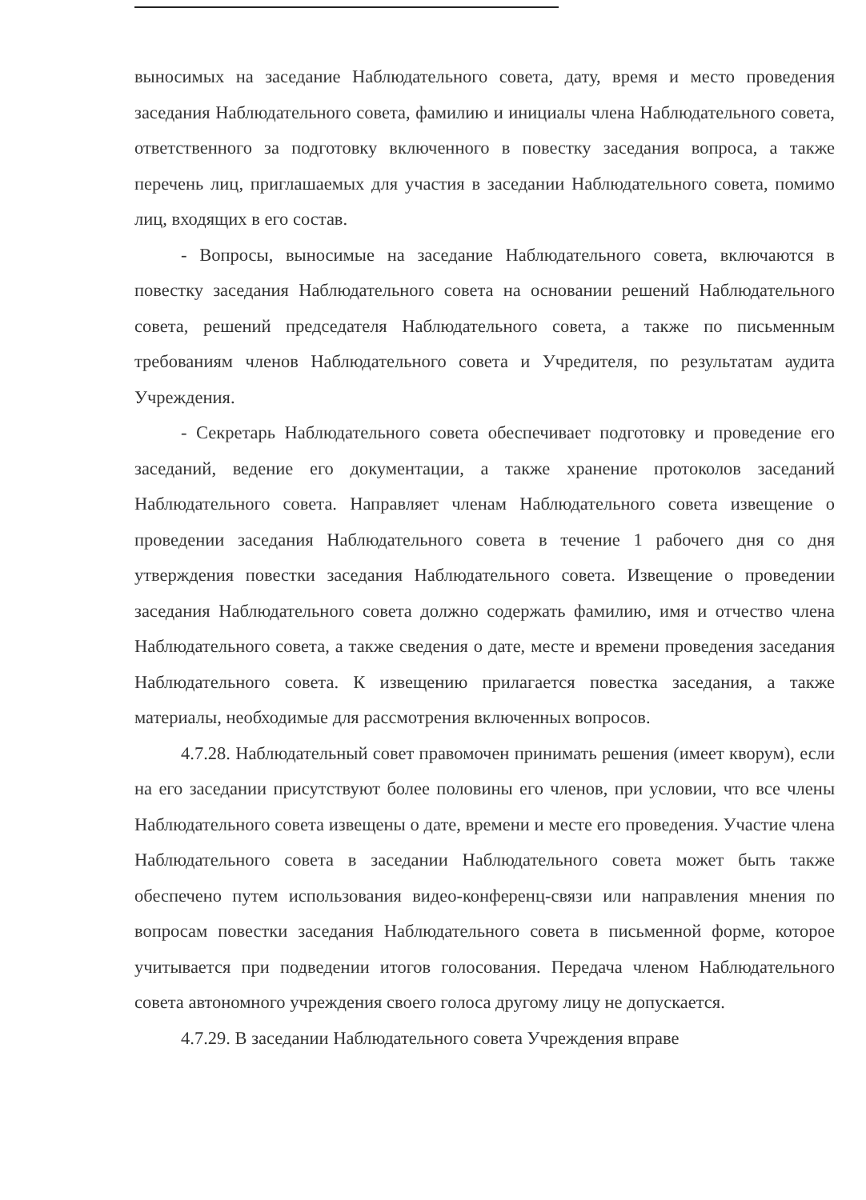выносимых на заседание Наблюдательного совета, дату, время и место проведения заседания Наблюдательного совета, фамилию и инициалы члена Наблюдательного совета, ответственного за подготовку включенного в повестку заседания вопроса, а также перечень лиц, приглашаемых для участия в заседании Наблюдательного совета, помимо лиц, входящих в его состав.
- Вопросы, выносимые на заседание Наблюдательного совета, включаются в повестку заседания Наблюдательного совета на основании решений Наблюдательного совета, решений председателя Наблюдательного совета, а также по письменным требованиям членов Наблюдательного совета и Учредителя, по результатам аудита Учреждения.
- Секретарь Наблюдательного совета обеспечивает подготовку и проведение его заседаний, ведение его документации, а также хранение протоколов заседаний Наблюдательного совета. Направляет членам Наблюдательного совета извещение о проведении заседания Наблюдательного совета в течение 1 рабочего дня со дня утверждения повестки заседания Наблюдательного совета. Извещение о проведении заседания Наблюдательного совета должно содержать фамилию, имя и отчество члена Наблюдательного совета, а также сведения о дате, месте и времени проведения заседания Наблюдательного совета. К извещению прилагается повестка заседания, а также материалы, необходимые для рассмотрения включенных вопросов.
4.7.28. Наблюдательный совет правомочен принимать решения (имеет кворум), если на его заседании присутствуют более половины его членов, при условии, что все члены Наблюдательного совета извещены о дате, времени и месте его проведения. Участие члена Наблюдательного совета в заседании Наблюдательного совета может быть также обеспечено путем использования видео-конференц-связи или направления мнения по вопросам повестки заседания Наблюдательного совета в письменной форме, которое учитывается при подведении итогов голосования. Передача членом Наблюдательного совета автономного учреждения своего голоса другому лицу не допускается.
4.7.29. В заседании Наблюдательного совета Учреждения вправе